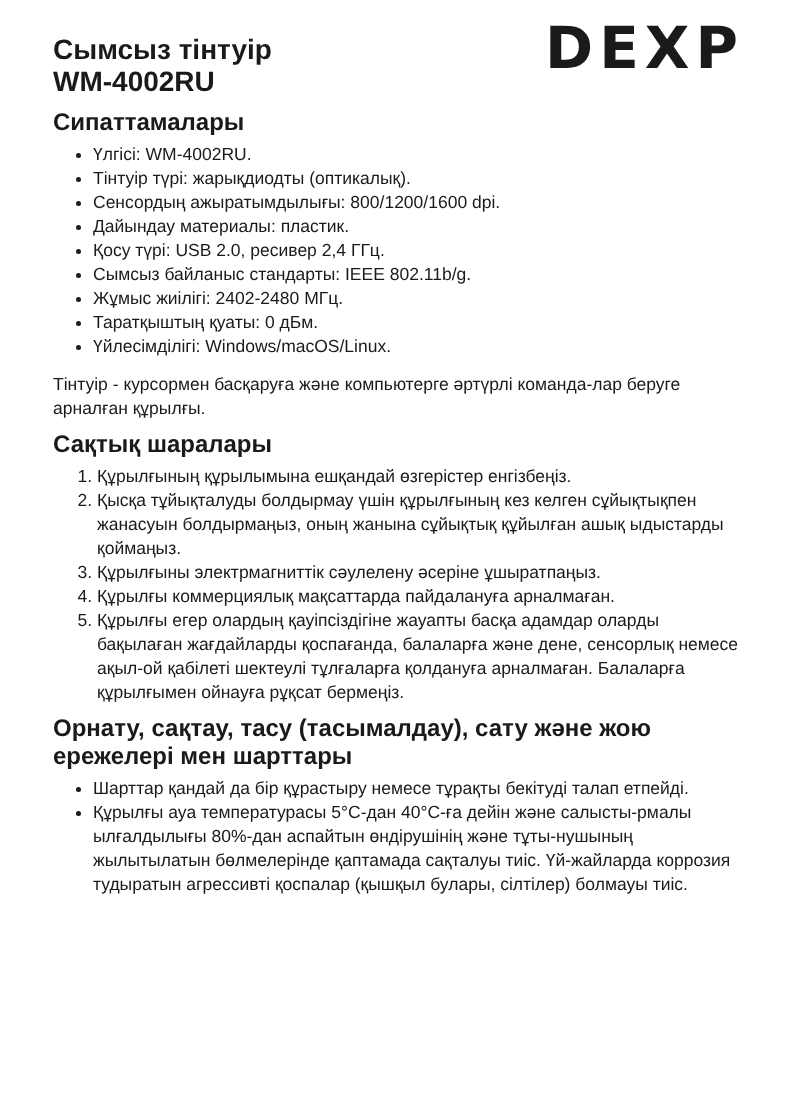Сымсыз тінтуір
WM-4002RU
DEXP
Сипаттамалары
Үлгісі: WM-4002RU.
Тінтуір түрі: жарықдиодты (оптикалық).
Сенсордың ажыратымдылығы: 800/1200/1600 dpi.
Дайындау материалы: пластик.
Қосу түрі: USB 2.0, ресивер 2,4 ГГц.
Сымсыз байланыс стандарты: IEEE 802.11b/g.
Жұмыс жиілігі: 2402-2480 МГц.
Таратқыштың қуаты: 0 дБм.
Үйлесімділігі: Windows/macOS/Linux.
Тінтуір - курсормен басқаруға және компьютерге әртүрлі команда-лар беруге арналған құрылғы.
Сақтық шаралары
1. Құрылғының құрылымына ешқандай өзгерістер енгізбеңіз.
2. Қысқа тұйықталуды болдырмау үшін құрылғының кез келген сұйықтықпен жанасуын болдырмаңыз, оның жанына сұйықтық құйылған ашық ыдыстарды қоймаңыз.
3. Құрылғыны электрмагниттік сәулелену әсеріне ұшыратпаңыз.
4. Құрылғы коммерциялық мақсаттарда пайдалануға арналмаған.
5. Құрылғы егер олардың қауіпсіздігіне жауапты басқа адамдар оларды бақылаған жағдайларды қоспағанда, балаларға және дене, сенсорлық немесе ақыл-ой қабілеті шектеулі тұлғаларға қолдануға арналмаған. Балаларға құрылғымен ойнауға рұқсат бермеңіз.
Орнату, сақтау, тасу (тасымалдау), сату және жою ережелері мен шарттары
Шарттар қандай да бір құрастыру немесе тұрақты бекітуді талап етпейді.
Құрылғы ауа температурасы 5°С-дан 40°С-ға дейін және салысты-рмалы ылғалдылығы 80%-дан аспайтын өндірушінің және тұты-нушының жылытылатын бөлмелерінде қаптамада сақталуы тиіс. Үй-жайларда коррозия тудыратын агрессивті қоспалар (қышқыл булары, сілтілер) болмауы тиіс.